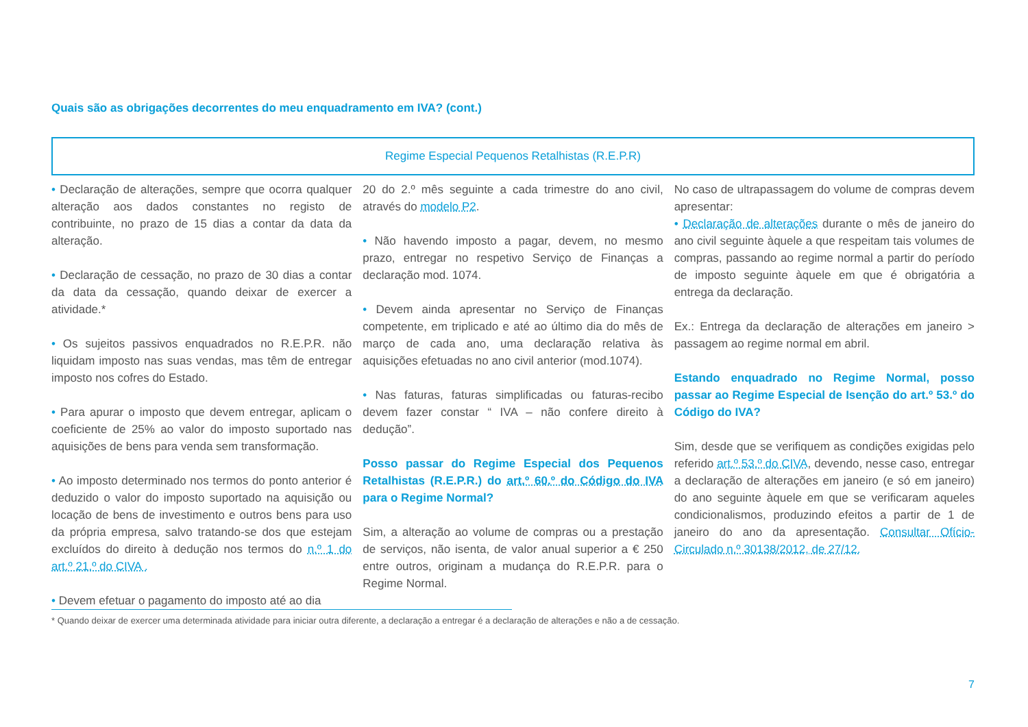Quais são as obrigações decorrentes do meu enquadramento em IVA? (cont.)
Regime Especial Pequenos Retalhistas (R.E.P.R)
• Declaração de alterações, sempre que ocorra qualquer alteração aos dados constantes no registo de contribuinte, no prazo de 15 dias a contar da data da alteração.
• Declaração de cessação, no prazo de 30 dias a contar da data da cessação, quando deixar de exercer a atividade.*
• Os sujeitos passivos enquadrados no R.E.P.R. não liquidam imposto nas suas vendas, mas têm de entregar imposto nos cofres do Estado.
• Para apurar o imposto que devem entregar, aplicam o coeficiente de 25% ao valor do imposto suportado nas aquisições de bens para venda sem transformação.
• Ao imposto determinado nos termos do ponto anterior é deduzido o valor do imposto suportado na aquisição ou locação de bens de investimento e outros bens para uso da própria empresa, salvo tratando-se dos que estejam excluídos do direito à dedução nos termos do n.º 1 do art.º 21.º do CIVA .
• Devem efetuar o pagamento do imposto até ao dia
20 do 2.º mês seguinte a cada trimestre do ano civil, através do modelo P2.
• Não havendo imposto a pagar, devem, no mesmo prazo, entregar no respetivo Serviço de Finanças a declaração mod. 1074.
• Devem ainda apresentar no Serviço de Finanças competente, em triplicado e até ao último dia do mês de março de cada ano, uma declaração relativa às aquisições efetuadas no ano civil anterior (mod.1074).
• Nas faturas, faturas simplificadas ou faturas-recibo devem fazer constar “ IVA – não confere direito à dedução”.
Posso passar do Regime Especial dos Pequenos Retalhistas (R.E.P.R.) do art.º 60.º do Código do IVA para o Regime Normal?
Sim, a alteração ao volume de compras ou a prestação de serviços, não isenta, de valor anual superior a € 250 entre outros, originam a mudança do R.E.P.R. para o Regime Normal.
No caso de ultrapassagem do volume de compras devem apresentar:
• Declaração de alterações durante o mês de janeiro do ano civil seguinte àquele a que respeitam tais volumes de compras, passando ao regime normal a partir do período de imposto seguinte àquele em que é obrigatória a entrega da declaração.
Ex.: Entrega da declaração de alterações em janeiro > passagem ao regime normal em abril.
Estando enquadrado no Regime Normal, posso passar ao Regime Especial de Isenção do art.º 53.º do Código do IVA?
Sim, desde que se verifiquem as condições exigidas pelo referido art.º 53.º do CIVA, devendo, nesse caso, entregar a declaração de alterações em janeiro (e só em janeiro) do ano seguinte àquele em que se verificaram aqueles condicionalismos, produzindo efeitos a partir de 1 de janeiro do ano da apresentação. Consultar Ofício-Circulado n.º 30138/2012, de 27/12.
* Quando deixar de exercer uma determinada atividade para iniciar outra diferente, a declaração a entregar é a declaração de alterações e não a de cessação.
7